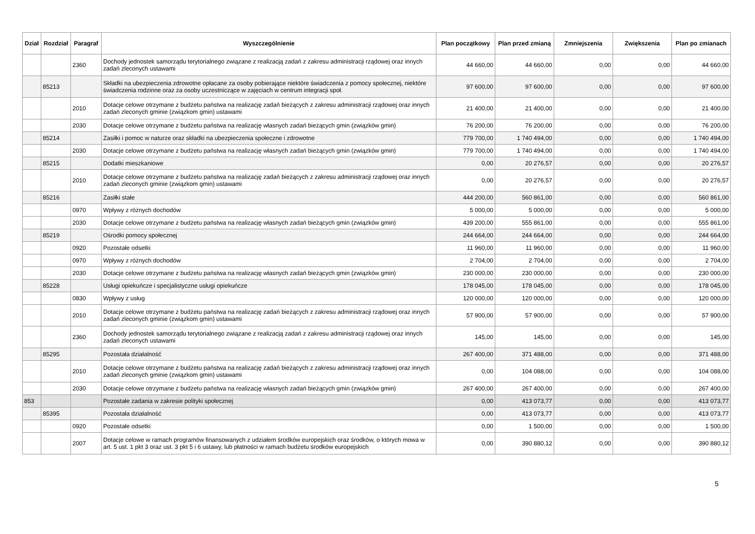| Dział | Rozdział | Paragraf | Wyszczególnienie | Plan początkowy | Plan przed zmianą | Zmniejszenia | Zwiększenia | Plan po zmianach |
| --- | --- | --- | --- | --- | --- | --- | --- | --- |
| | | 2360 | Dochody jednostek samorządu terytorialnego związane z realizacją zadań z zakresu administracji rządowej oraz innych zadań zleconych ustawami | 44 660,00 | 44 660,00 | 0,00 | 0,00 | 44 660,00 |
| | 85213 | | Składki na ubezpieczenia zdrowotne opłacane za osoby pobierające niektóre świadczenia z pomocy społecznej, niektóre świadczenia rodzinne oraz za osoby uczestniczące w zajęciach w centrum integracji społ. | 97 600,00 | 97 600,00 | 0,00 | 0,00 | 97 600,00 |
| | | 2010 | Dotacje celowe otrzymane z budżetu państwa na realizację zadań bieżących z zakresu administracji rządowej oraz innych zadań zleconych gminie (związkom gmin) ustawami | 21 400,00 | 21 400,00 | 0,00 | 0,00 | 21 400,00 |
| | | 2030 | Dotacje celowe otrzymane z budżetu państwa na realizację własnych zadań bieżących gmin (związków gmin) | 76 200,00 | 76 200,00 | 0,00 | 0,00 | 76 200,00 |
| | 85214 | | Zasiłki i pomoc w naturze oraz składki na ubezpieczenia społeczne i zdrowotne | 779 700,00 | 1 740 494,00 | 0,00 | 0,00 | 1 740 494,00 |
| | | 2030 | Dotacje celowe otrzymane z budżetu państwa na realizację własnych zadań bieżących gmin (związków gmin) | 779 700,00 | 1 740 494,00 | 0,00 | 0,00 | 1 740 494,00 |
| | 85215 | | Dodatki mieszkaniowe | 0,00 | 20 276,57 | 0,00 | 0,00 | 20 276,57 |
| | | 2010 | Dotacje celowe otrzymane z budżetu państwa na realizację zadań bieżących z zakresu administracji rządowej oraz innych zadań zleconych gminie (związkom gmin) ustawami | 0,00 | 20 276,57 | 0,00 | 0,00 | 20 276,57 |
| | 85216 | | Zasiłki stałe | 444 200,00 | 560 861,00 | 0,00 | 0,00 | 560 861,00 |
| | | 0970 | Wpływy z różnych dochodów | 5 000,00 | 5 000,00 | 0,00 | 0,00 | 5 000,00 |
| | | 2030 | Dotacje celowe otrzymane z budżetu państwa na realizację własnych zadań bieżących gmin (związków gmin) | 439 200,00 | 555 861,00 | 0,00 | 0,00 | 555 861,00 |
| | 85219 | | Ośrodki pomocy społecznej | 244 664,00 | 244 664,00 | 0,00 | 0,00 | 244 664,00 |
| | | 0920 | Pozostałe odsetki | 11 960,00 | 11 960,00 | 0,00 | 0,00 | 11 960,00 |
| | | 0970 | Wpływy z różnych dochodów | 2 704,00 | 2 704,00 | 0,00 | 0,00 | 2 704,00 |
| | | 2030 | Dotacje celowe otrzymane z budżetu państwa na realizację własnych zadań bieżących gmin (związków gmin) | 230 000,00 | 230 000,00 | 0,00 | 0,00 | 230 000,00 |
| | 85228 | | Usługi opiekuńcze i specjalistyczne usługi opiekuńcze | 178 045,00 | 178 045,00 | 0,00 | 0,00 | 178 045,00 |
| | | 0830 | Wpływy z usług | 120 000,00 | 120 000,00 | 0,00 | 0,00 | 120 000,00 |
| | | 2010 | Dotacje celowe otrzymane z budżetu państwa na realizację zadań bieżących z zakresu administracji rządowej oraz innych zadań zleconych gminie (związkom gmin) ustawami | 57 900,00 | 57 900,00 | 0,00 | 0,00 | 57 900,00 |
| | | 2360 | Dochody jednostek samorządu terytorialnego związane z realizacją zadań z zakresu administracji rządowej oraz innych zadań zleconych ustawami | 145,00 | 145,00 | 0,00 | 0,00 | 145,00 |
| | 85295 | | Pozostała działalność | 267 400,00 | 371 488,00 | 0,00 | 0,00 | 371 488,00 |
| | | 2010 | Dotacje celowe otrzymane z budżetu państwa na realizację zadań bieżących z zakresu administracji rządowej oraz innych zadań zleconych gminie (związkom gmin) ustawami | 0,00 | 104 088,00 | 0,00 | 0,00 | 104 088,00 |
| | | 2030 | Dotacje celowe otrzymane z budżetu państwa na realizację własnych zadań bieżących gmin (związków gmin) | 267 400,00 | 267 400,00 | 0,00 | 0,00 | 267 400,00 |
| 853 | | | Pozostałe zadania w zakresie polityki społecznej | 0,00 | 413 073,77 | 0,00 | 0,00 | 413 073,77 |
| | 85395 | | Pozostała działalność | 0,00 | 413 073,77 | 0,00 | 0,00 | 413 073,77 |
| | | 0920 | Pozostałe odsetki | 0,00 | 1 500,00 | 0,00 | 0,00 | 1 500,00 |
| | | 2007 | Dotacje celowe w ramach programów finansowanych z udziałem środków europejskich oraz środków, o których mowa w art. 5 ust. 1 pkt 3 oraz ust. 3 pkt 5 i 6 ustawy, lub płatności w ramach budżetu środków europejskich | 0,00 | 390 880,12 | 0,00 | 0,00 | 390 880,12 |
5